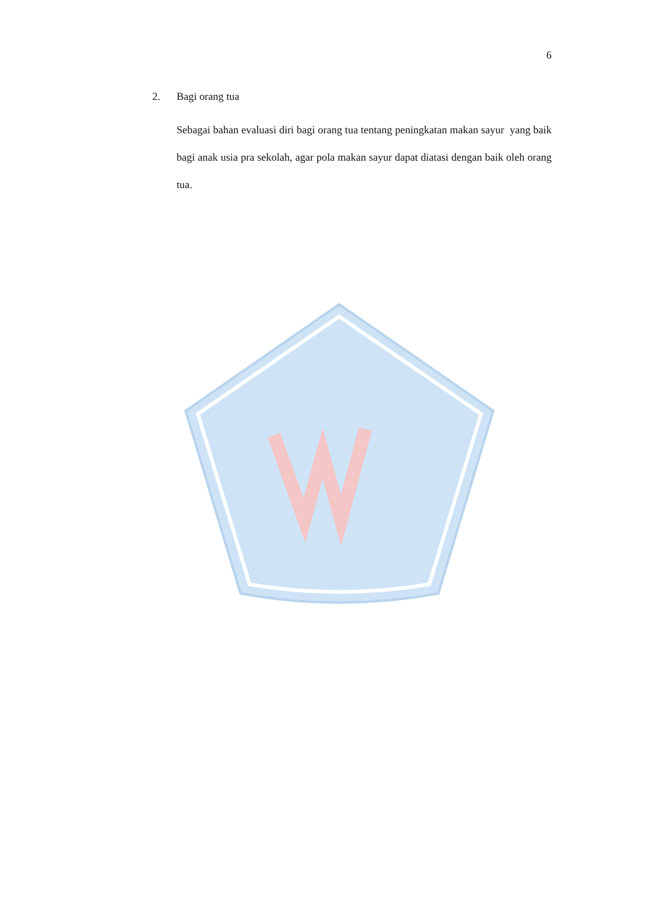6
2. Bagi orang tua
Sebagai bahan evaluasi diri bagi orang tua tentang peningkatan makan sayur yang baik bagi anak usia pra sekolah, agar pola makan sayur dapat diatasi dengan baik oleh orang tua.